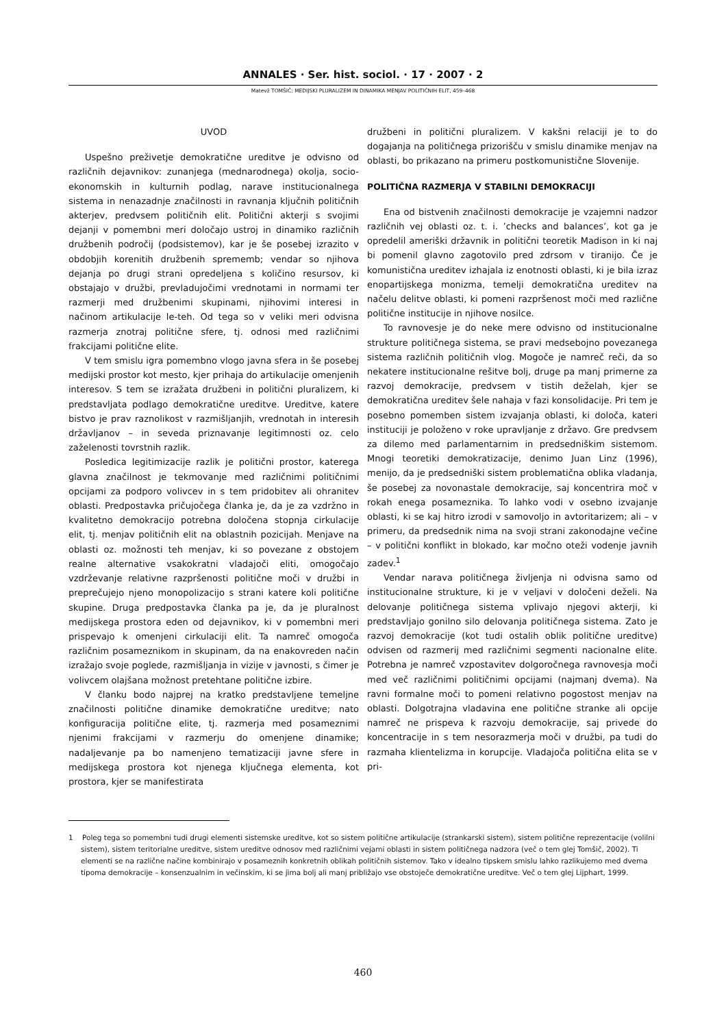ANNALES · Ser. hist. sociol. · 17 · 2007 · 2
Matevž TOMŠIČ: MEDIJSKI PLURALIZEM IN DINAMIKA MENJAV POLITIČNIH ELIT, 459–468
UVOD
Uspešno preživetje demokratične ureditve je odvisno od različnih dejavnikov: zunanjega (mednarodnega) okolja, socio-ekonomskih in kulturnih podlag, narave institucionalnega sistema in nenazadnje značilnosti in ravnanja ključnih političnih akterjev, predvsem političnih elit. Politični akterji s svojimi dejanji v pomembni meri določajo ustroj in dinamiko različnih družbenih področij (podsistemov), kar je še posebej izrazito v obdobjih korenitih družbenih sprememb; vendar so njihova dejanja po drugi strani opredeljena s količino resursov, ki obstajajo v družbi, prevladujočimi vrednotami in normami ter razmerji med družbenimi skupinami, njihovimi interesi in načinom artikulacije le-teh. Od tega so v veliki meri odvisna razmerja znotraj politične sfere, tj. odnosi med različnimi frakcijami politične elite.
V tem smislu igra pomembno vlogo javna sfera in še posebej medijski prostor kot mesto, kjer prihaja do artikulacije omenjenih interesov. S tem se izražata družbeni in politični pluralizem, ki predstavljata podlago demokratične ureditve. Ureditve, katere bistvo je prav raznolikost v razmišljanjih, vrednotah in interesih državljanov – in seveda priznavanje legitimnosti oz. celo zaželenosti tovrstnih razlik.
Posledica legitimizacije razlik je politični prostor, katerega glavna značilnost je tekmovanje med različnimi političnimi opcijami za podporo volivcev in s tem pridobitev ali ohranitev oblasti. Predpostavka pričujočega članka je, da je za vzdržno in kvalitetno demokracijo potrebna določena stopnja cirkulacije elit, tj. menjav političnih elit na oblastnih pozicijah. Menjave na oblasti oz. možnosti teh menjav, ki so povezane z obstojem realne alternative vsakokratni vladajoči eliti, omogočajo vzdrževanje relativne razpršenosti politične moči v družbi in preprečujejo njeno monopolizacijo s strani katere koli politične skupine. Druga predpostavka članka pa je, da je pluralnost medijskega prostora eden od dejavnikov, ki v pomembni meri prispevajo k omenjeni cirkulaciji elit. Ta namreč omogoča različnim posameznikom in skupinam, da na enakovreden način izražajo svoje poglede, razmišljanja in vizije v javnosti, s čimer je volivcem olajšana možnost pretehtane politične izbire.
V članku bodo najprej na kratko predstavljene temeljne značilnosti politične dinamike demokratične ureditve; nato konfiguracija politične elite, tj. razmerja med posameznimi njenimi frakcijami v razmerju do omenjene dinamike; nadaljevanje pa bo namenjeno tematizaciji javne sfere in medijskega prostora kot njenega ključnega elementa, kot prostora, kjer se manifestirata
družbeni in politični pluralizem. V kakšni relaciji je to do dogajanja na političnega prizorišču v smislu dinamike menjav na oblasti, bo prikazano na primeru postkomunistične Slovenije.
POLITIČNA RAZMERJA V STABILNI DEMOKRACIJI
Ena od bistvenih značilnosti demokracije je vzajemni nadzor različnih vej oblasti oz. t. i. ’checks and balances’, kot ga je opredelil ameriški državnik in politični teoretik Madison in ki naj bi pomenil glavno zagotovilo pred zdrsom v tiranijo. Če je komunistična ureditev izhajala iz enotnosti oblasti, ki je bila izraz enopartijskega monizma, temelji demokratična ureditev na načelu delitve oblasti, ki pomeni razpršenost moči med različne politične institucije in njihove nosilce.
To ravnovesje je do neke mere odvisno od institucionalne strukture političnega sistema, se pravi medsebojno povezanega sistema različnih političnih vlog. Mogoče je namreč reči, da so nekatere institucionalne rešitve bolj, druge pa manj primerne za razvoj demokracije, predvsem v tistih deželah, kjer se demokratična ureditev šele nahaja v fazi konsolidacije. Pri tem je posebno pomemben sistem izvajanja oblasti, ki določa, kateri instituciji je položeno v roke upravljanje z državo. Gre predvsem za dilemo med parlamentarnim in predsedniškim sistemom. Mnogi teoretiki demokratizacije, denimo Juan Linz (1996), menijo, da je predsedniški sistem problematična oblika vladanja, še posebej za novonastale demokracije, saj koncentrira moč v rokah enega posameznika. To lahko vodi v osebno izvajanje oblasti, ki se kaj hitro izrodi v samovoljo in avtoritarizem; ali – v primeru, da predsednik nima na svoji strani zakonodajne večine – v politični konflikt in blokado, kar močno oteži vodenje javnih zadev.<sup>1</sup>
Vendar narava političnega življenja ni odvisna samo od institucionalne strukture, ki je v veljavi v določeni deželi. Na delovanje političnega sistema vplivajo njegovi akterji, ki predstavljajo gonilno silo delovanja političnega sistema. Zato je razvoj demokracije (kot tudi ostalih oblik politične ureditve) odvisen od razmerij med različnimi segmenti nacionalne elite. Potrebna je namreč vzpostavitev dolgoročnega ravnovesja moči med več različnimi političnimi opcijami (najmanj dvema). Na ravni formalne moči to pomeni relativno pogostost menjav na oblasti. Dolgotrajna vladavina ene politične stranke ali opcije namreč ne prispeva k razvoju demokracije, saj privede do koncentracije in s tem nesorazmerja moči v družbi, pa tudi do razmaha klientelizma in korupcije. Vladajoča politična elita se v pri-
1 Poleg tega so pomembni tudi drugi elementi sistemske ureditve, kot so sistem politične artikulacije (strankarski sistem), sistem politične reprezentacije (volilni sistem), sistem teritorialne ureditve, sistem ureditve odnosov med različnimi vejami oblasti in sistem političnega nadzora (več o tem glej Tomšič, 2002). Ti elementi se na različne načine kombinirajo v posameznih konkretnih oblikah političnih sistemov. Tako v idealno tipskem smislu lahko razlikujemo med dvema tipoma demokracije – konsenzualnim in večinskim, ki se jima bolj ali manj približajo vse obstoječe demokratične ureditve. Več o tem glej Lijphart, 1999.
460